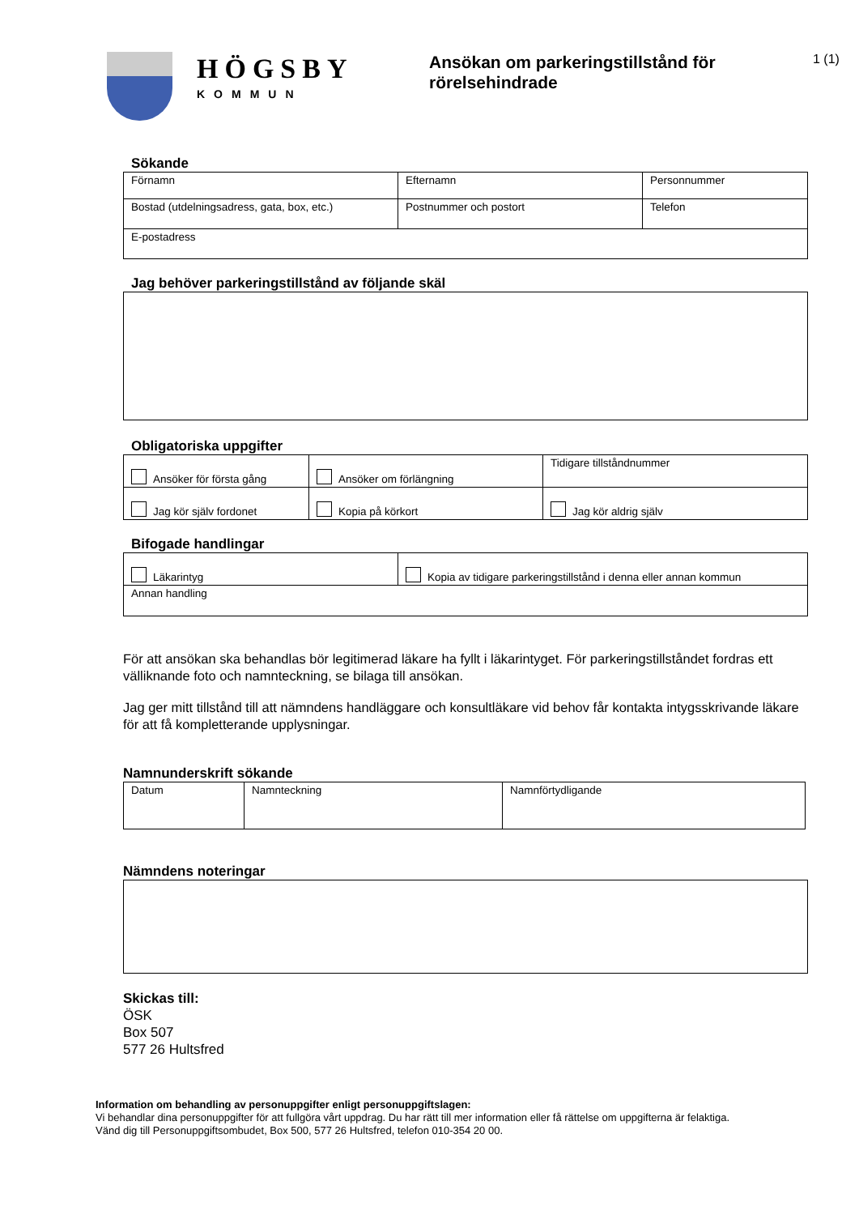HÖGSBY
KOMMUN
Ansökan om parkeringstillstånd för rörelsehindrade
1 (1)
Sökande
| Förnamn | Efternamn | Personnummer |
| Bostad (utdelningsadress, gata, box, etc.) | Postnummer och postort | Telefon |
| E-postadress | | |
Jag behöver parkeringstillstånd av följande skäl
Obligatoriska uppgifter
| Ansöker för första gång | Ansöker om förlängning | Tidigare tillståndnummer |
| Jag kör själv fordonet | Kopia på körkort | Jag kör aldrig själv |
Bifogade handlingar
| Läkarintyg | Kopia av tidigare parkeringstillstånd i denna eller annan kommun |
| Annan handling | |
För att ansökan ska behandlas bör legitimerad läkare ha fyllt i läkarintyget. För parkeringstillståndet fordras ett välliknande foto och namnteckning, se bilaga till ansökan.
Jag ger mitt tillstånd till att nämndens handläggare och konsultläkare vid behov får kontakta intygsskrivande läkare för att få kompletterande upplysningar.
Namnunderskrift sökande
| Datum | Namnteckning | Namnförtydligande |
Nämndens noteringar
Skickas till:
ÖSK
Box 507
577 26 Hultsfred
Information om behandling av personuppgifter enligt personuppgiftslagen:
Vi behandlar dina personuppgifter för att fullgöra vårt uppdrag. Du har rätt till mer information eller få rättelse om uppgifterna är felaktiga.
Vänd dig till Personuppgiftsombudet, Box 500, 577 26 Hultsfred, telefon 010-354 20 00.